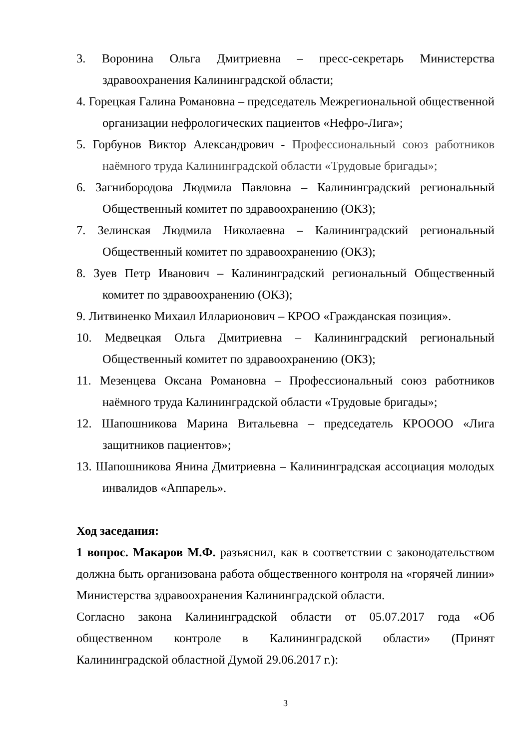3. Воронина Ольга Дмитриевна – пресс-секретарь Министерства здравоохранения Калининградской области;
4. Горецкая Галина Романовна – председатель Межрегиональной общественной организации нефрологических пациентов «Нефро-Лига»;
5. Горбунов Виктор Александрович - Профессиональный союз работников наёмного труда Калининградской области «Трудовые бригады»;
6. Загнибородова Людмила Павловна – Калининградский региональный Общественный комитет по здравоохранению (ОКЗ);
7. Зелинская Людмила Николаевна – Калининградский региональный Общественный комитет по здравоохранению (ОКЗ);
8. Зуев Петр Иванович – Калининградский региональный Общественный комитет по здравоохранению (ОКЗ);
9. Литвиненко Михаил Илларионович – КРОО «Гражданская позиция».
10. Медвецкая Ольга Дмитриевна – Калининградский региональный Общественный комитет по здравоохранению (ОКЗ);
11. Мезенцева Оксана Романовна – Профессиональный союз работников наёмного труда Калининградской области «Трудовые бригады»;
12. Шапошникова Марина Витальевна – председатель КРОООО «Лига защитников пациентов»;
13. Шапошникова Янина Дмитриевна – Калининградская ассоциация молодых инвалидов «Аппарель».
Ход заседания:
1 вопрос. Макаров М.Ф. разъяснил, как в соответствии с законодательством должна быть организована работа общественного контроля на «горячей линии» Министерства здравоохранения Калининградской области.
Согласно закона Калининградской области от 05.07.2017 года «Об общественном контроле в Калининградской области» (Принят Калининградской областной Думой 29.06.2017 г.):
3